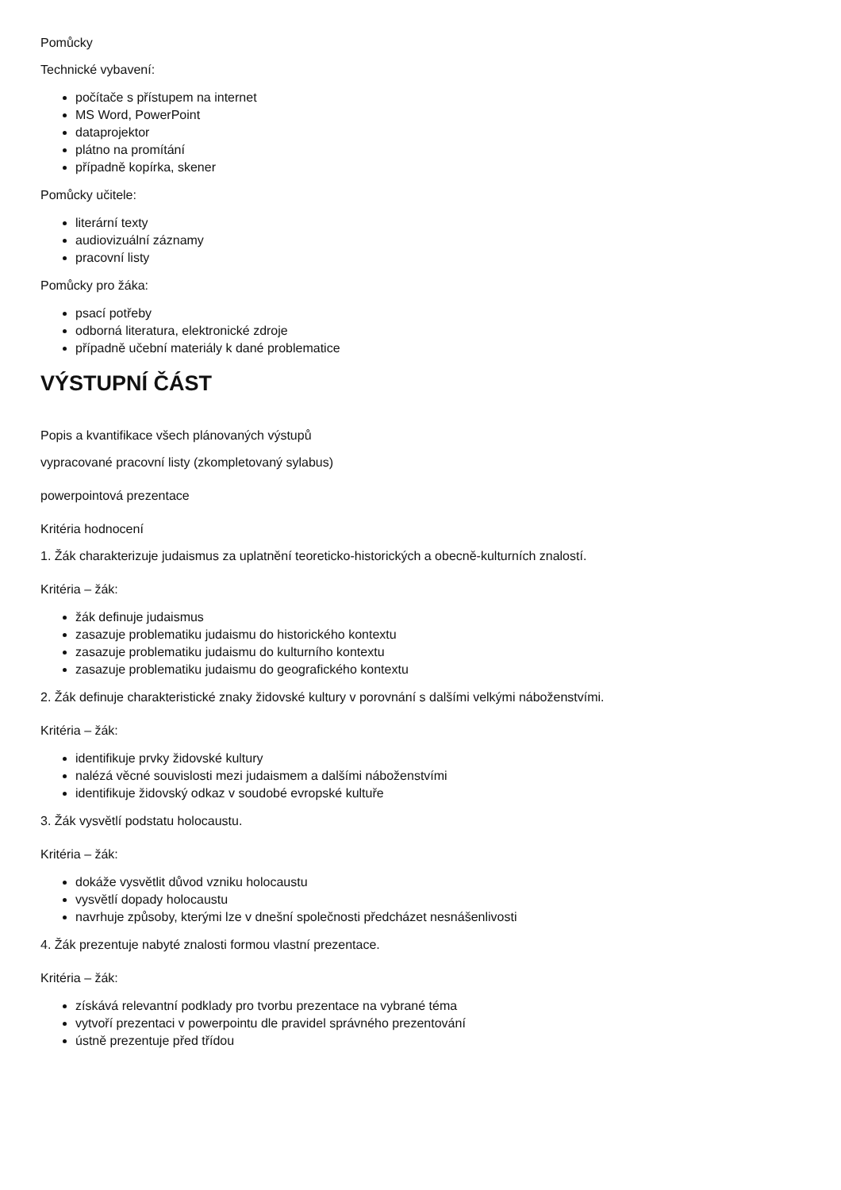Pomůcky
Technické vybavení:
počítače s přístupem na internet
MS Word, PowerPoint
dataprojektor
plátno na promítání
případně kopírka, skener
Pomůcky učitele:
literární texty
audiovizuální záznamy
pracovní listy
Pomůcky pro žáka:
psací potřeby
odborná literatura, elektronické zdroje
případně učební materiály k dané problematice
VÝSTUPNÍ ČÁST
Popis a kvantifikace všech plánovaných výstupů
vypracované pracovní listy (zkompletovaný sylabus)
powerpointová prezentace
Kritéria hodnocení
1. Žák charakterizuje judaismus za uplatnění teoreticko-historických a obecně-kulturních znalostí.
Kritéria – žák:
žák definuje judaismus
zasazuje problematiku judaismu do historického kontextu
zasazuje problematiku judaismu do kulturního kontextu
zasazuje problematiku judaismu do geografického kontextu
2. Žák definuje charakteristické znaky židovské kultury v porovnání s dalšími velkými náboženstvími.
Kritéria – žák:
identifikuje prvky židovské kultury
nalézá věcné souvislosti mezi judaismem a dalšími náboženstvími
identifikuje židovský odkaz v soudobé evropské kultuře
3. Žák vysvětlí podstatu holocaustu.
Kritéria – žák:
dokáže vysvětlit důvod vzniku holocaustu
vysvětlí dopady holocaustu
navrhuje způsoby, kterými lze v dnešní společnosti předcházet nesnášenlivosti
4. Žák prezentuje nabyté znalosti formou vlastní prezentace.
Kritéria – žák:
získává relevantní podklady pro tvorbu prezentace na vybrané téma
vytvoří prezentaci v powerpointu dle pravidel správného prezentování
ústně prezentuje před třídou